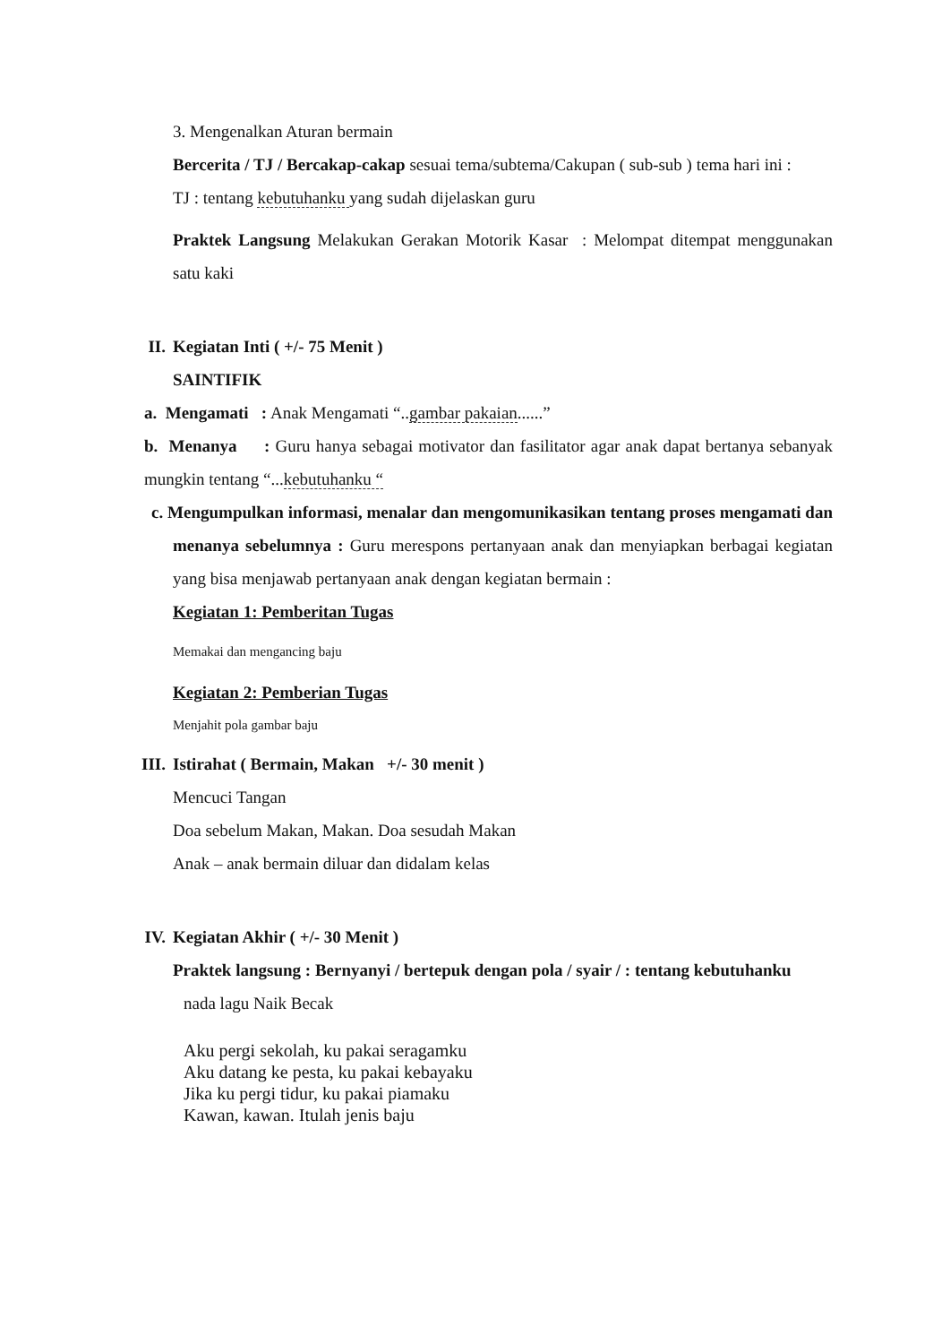3. Mengenalkan Aturan bermain
Bercerita / TJ / Bercakap-cakap sesuai tema/subtema/Cakupan ( sub-sub ) tema hari ini :
TJ : tentang kebutuhanku yang sudah dijelaskan guru
Praktek Langsung Melakukan Gerakan Motorik Kasar : Melompat ditempat menggunakan satu kaki
II. Kegiatan Inti ( +/- 75 Menit )
SAINTIFIK
a. Mengamati : Anak Mengamati “..gambar pakaian......”
b. Menanya : Guru hanya sebagai motivator dan fasilitator agar anak dapat bertanya sebanyak mungkin tentang “...kebutuhanku “
c. Mengumpulkan informasi, menalar dan mengomunikasikan tentang proses mengamati dan menanya sebelumnya : Guru merespons pertanyaan anak dan menyiapkan berbagai kegiatan yang bisa menjawab pertanyaan anak dengan kegiatan bermain :
Kegiatan 1: Pemberitan Tugas
Memakai dan mengancing baju
Kegiatan 2: Pemberian Tugas
Menjahit pola gambar baju
III.
Istirahat ( Bermain, Makan +/- 30 menit )
Mencuci Tangan
Doa sebelum Makan, Makan. Doa sesudah Makan
Anak – anak bermain diluar dan didalam kelas
IV. Kegiatan Akhir ( +/- 30 Menit )
Praktek langsung : Bernyanyi / bertepuk dengan pola / syair / : tentang kebutuhanku
nada lagu Naik Becak
Aku pergi sekolah, ku pakai seragamku
Aku datang ke pesta, ku pakai kebayaku
Jika ku pergi tidur, ku pakai piamaku
Kawan, kawan. Itulah jenis baju